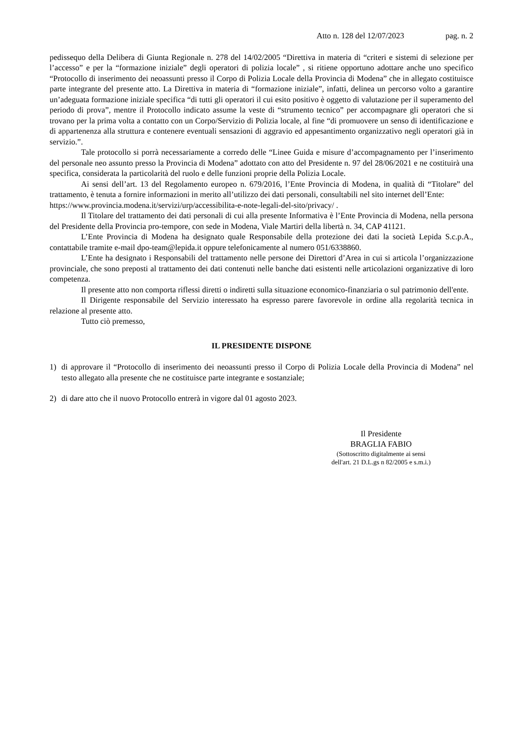Atto n. 128 del 12/07/2023 pag. n. 2
pedissequo della Delibera di Giunta Regionale n. 278 del 14/02/2005 “Direttiva in materia di “criteri e sistemi di selezione per l’accesso” e per la “formazione iniziale” degli operatori di polizia locale” , si ritiene opportuno adottare anche uno specifico “Protocollo di inserimento dei neoassunti presso il Corpo di Polizia Locale della Provincia di Modena” che in allegato costituisce parte integrante del presente atto. La Direttiva in materia di “formazione iniziale”, infatti, delinea un percorso volto a garantire un’adeguata formazione iniziale specifica “di tutti gli operatori il cui esito positivo è oggetto di valutazione per il superamento del periodo di prova”, mentre il Protocollo indicato assume la veste di “strumento tecnico” per accompagnare gli operatori che si trovano per la prima volta a contatto con un Corpo/Servizio di Polizia locale, al fine “di promuovere un senso di identificazione e di appartenenza alla struttura e contenere eventuali sensazioni di aggravio ed appesantimento organizzativo negli operatori già in servizio.”.
Tale protocollo si porrà necessariamente a corredo delle “Linee Guida e misure d’accompagnamento per l’inserimento del personale neo assunto presso la Provincia di Modena” adottato con atto del Presidente n. 97 del 28/06/2021 e ne costituirà una specifica, considerata la particolarità del ruolo e delle funzioni proprie della Polizia Locale.
Ai sensi dell’art. 13 del Regolamento europeo n. 679/2016, l’Ente Provincia di Modena, in qualità di “Titolare” del trattamento, è tenuta a fornire informazioni in merito all’utilizzo dei dati personali, consultabili nel sito internet dell’Ente:
https://www.provincia.modena.it/servizi/urp/accessibilita-e-note-legali-del-sito/privacy/ .
Il Titolare del trattamento dei dati personali di cui alla presente Informativa è l’Ente Provincia di Modena, nella persona del Presidente della Provincia pro-tempore, con sede in Modena, Viale Martiri della libertà n. 34, CAP 41121.
L’Ente Provincia di Modena ha designato quale Responsabile della protezione dei dati la società Lepida S.c.p.A., contattabile tramite e-mail dpo-team@lepida.it oppure telefonicamente al numero 051/6338860.
L’Ente ha designato i Responsabili del trattamento nelle persone dei Direttori d’Area in cui si articola l’organizzazione provinciale, che sono preposti al trattamento dei dati contenuti nelle banche dati esistenti nelle articolazioni organizzative di loro competenza.
Il presente atto non comporta riflessi diretti o indiretti sulla situazione economico-finanziaria o sul patrimonio dell'ente.
Il Dirigente responsabile del Servizio interessato ha espresso parere favorevole in ordine alla regolarità tecnica in relazione al presente atto.
Tutto ciò premesso,
IL PRESIDENTE DISPONE
1) di approvare il “Protocollo di inserimento dei neoassunti presso il Corpo di Polizia Locale della Provincia di Modena” nel testo allegato alla presente che ne costituisce parte integrante e sostanziale;
2) di dare atto che il nuovo Protocollo entrerà in vigore dal 01 agosto 2023.
Il Presidente
BRAGLIA FABIO
(Sottoscritto digitalmente ai sensi
dell'art. 21 D.L.gs n 82/2005 e s.m.i.)